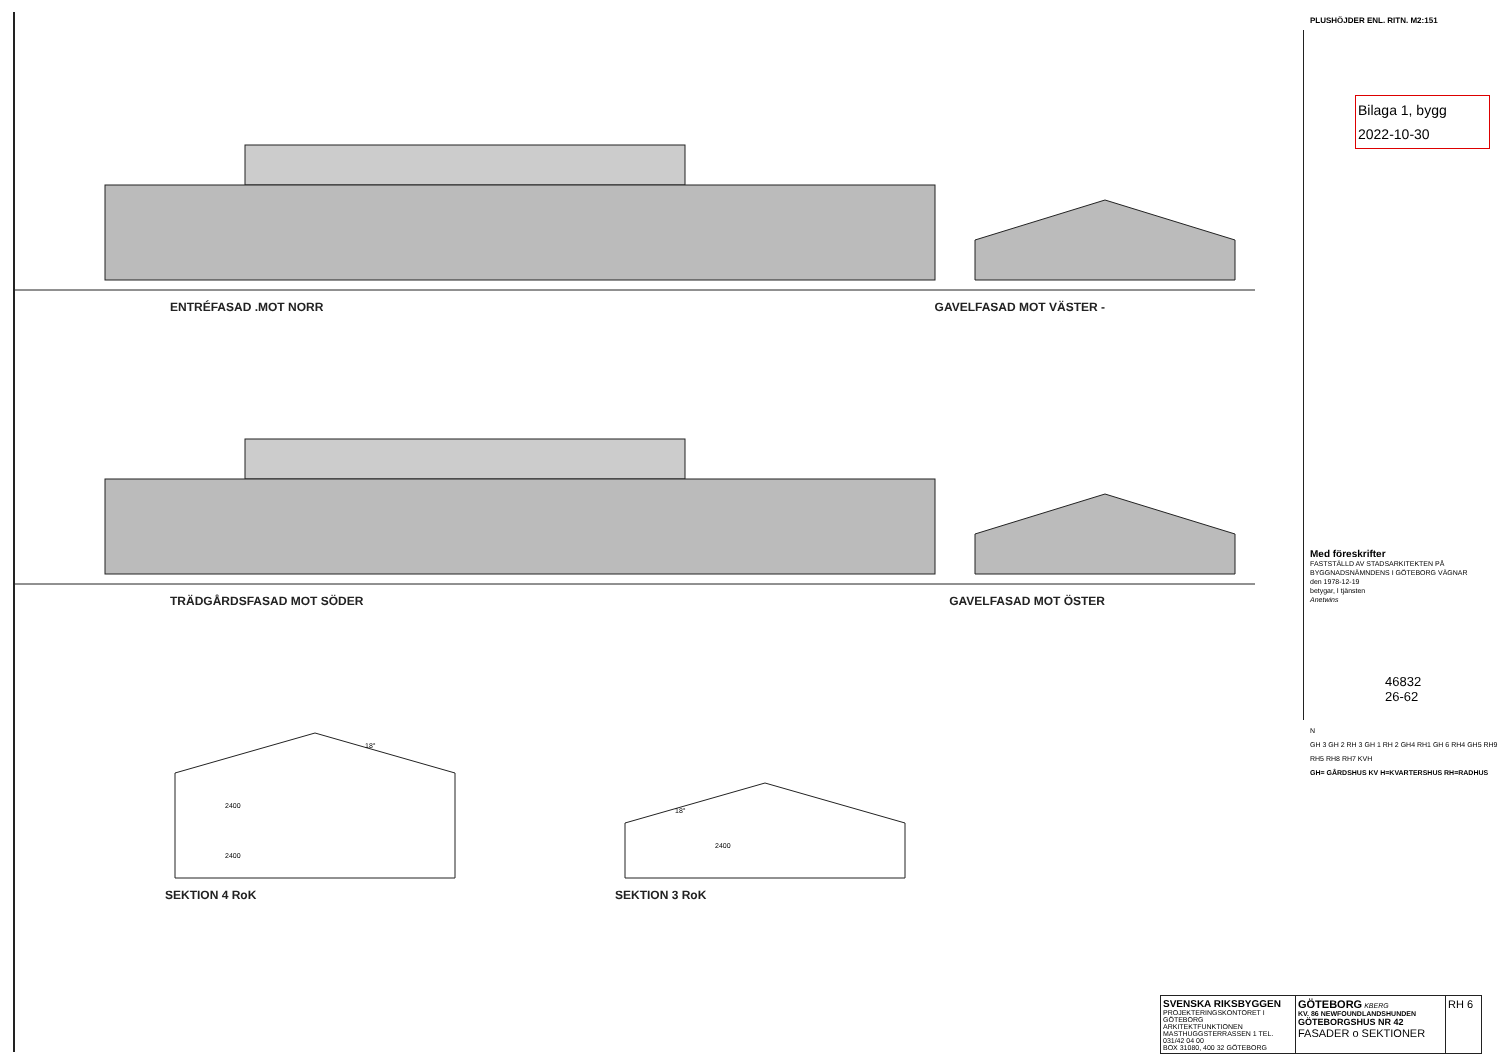ENTRÉFASAD .MOT NORR GAVELFASAD MOT VÄSTER -
TRÄDGÅRDSFASAD MOT SÖDER GAVELFASAD MOT ÖSTER
2400
2400
18°
SEKTION 4 RoK
2400
18°
SEKTION 3 RoK
PLUSHÖJDER ENL. RITN. M2:151
Bilaga 1, bygg
2022-10-30
Med föreskrifter
FASTSTÄLLD AV STADSARKITEKTEN PÅ BYGGNADSNÄMNDENS I GÖTEBORG VÄGNAR
den 1978-12-19
betygar, I tjänsten
Anetwins
46832
26-62
N
GH 3 GH 2 RH 3 GH 1 RH 2 GH4 RH1 GH 6 RH4 GH5 RH9 RH5 RH8 RH7 KVH
GH= GÅRDSHUS KV H=KVARTERSHUS RH=RADHUS
SVENSKA RIKSBYGGEN
PROJEKTERINGSKONTORET I GÖTEBORG
ARKITEKTFUNKTIONEN
MASTHUGGSTERRASSEN 1 TEL. 031/42 04 00
BOX 31080, 400 32 GÖTEBORG
GÖTEBORG KBERG
KV. 86 NEWFOUNDLANDSHUNDEN
GÖTEBORGSHUS NR 42
FASADER o SEKTIONER
RH 6